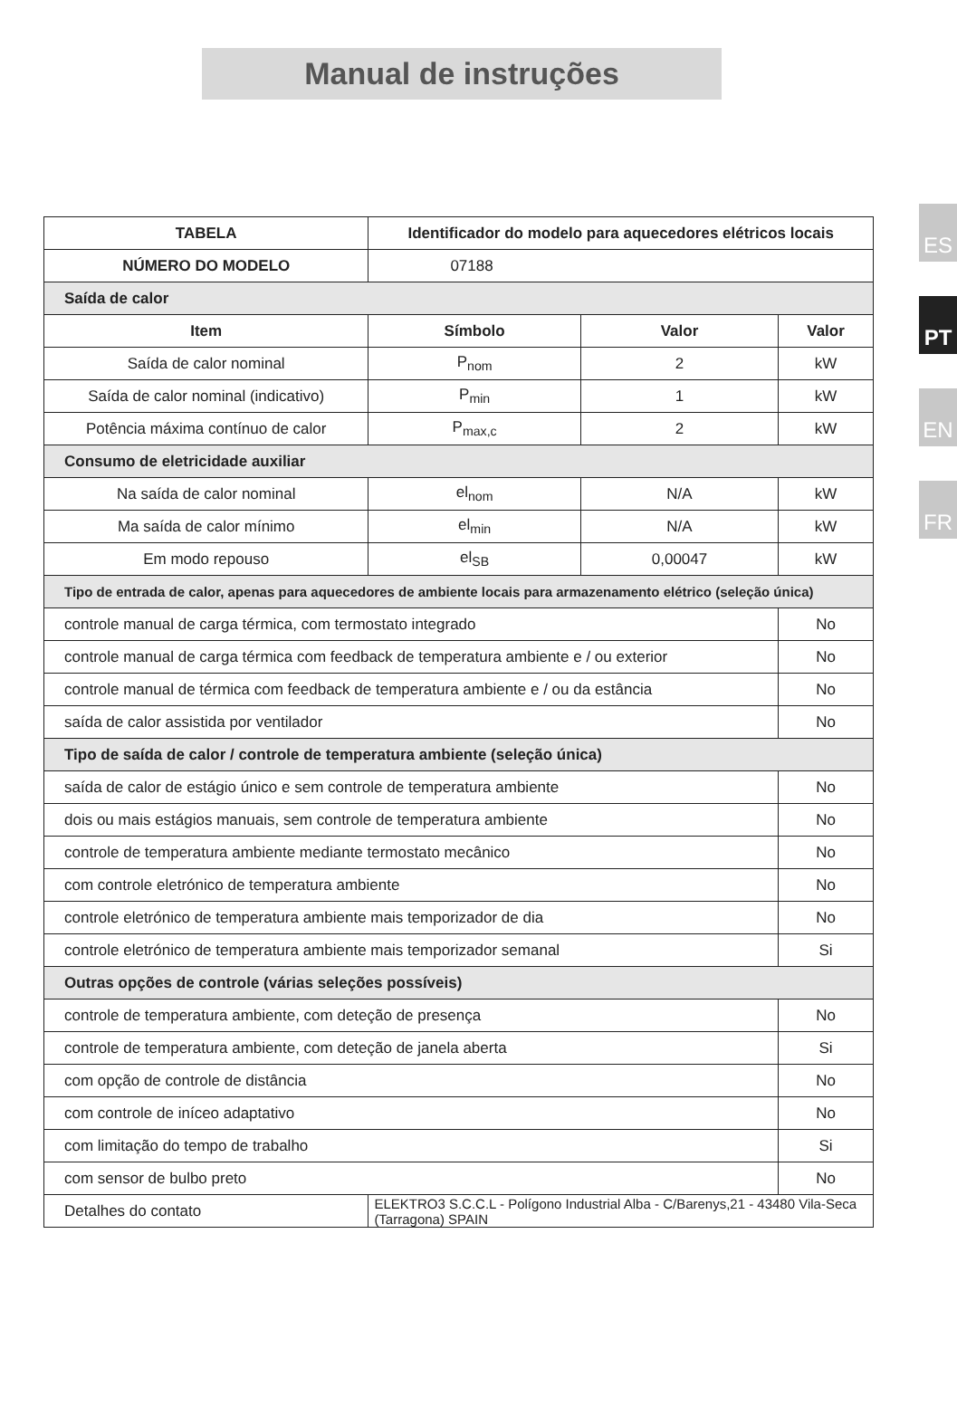Manual de instruções
ES
PT
EN
FR
| TABELA | | Identificador do modelo para aquecedores elétricos locais | | |
| --- | --- | --- | --- | --- |
| NÚMERO DO MODELO | | 07188 | | |
| Saída de calor | | | | |
| Item | | Símbolo | Valor | Valor |
| Saída de calor nominal | | P<sub>nom</sub> | 2 | kW |
| Saída de calor nominal (indicativo) | | P<sub>min</sub> | 1 | kW |
| Potência máxima contínuo de calor | | P<sub>max,c</sub> | 2 | kW |
| Consumo de eletricidade auxiliar | | | | |
| Na saída de calor nominal | | el<sub>nom</sub> | N/A | kW |
| Ma saída de calor mínimo | | el<sub>min</sub> | N/A | kW |
| Em modo repouso | | el<sub>SB</sub> | 0,00047 | kW |
| Tipo de entrada de calor, apenas para aquecedores de ambiente locais para armazenamento elétrico (seleção única) | | | | |
| controle manual de carga térmica, com termostato integrado | | | | No |
| controle manual de carga térmica com feedback de temperatura ambiente e / ou exterior | | | | No |
| controle manual de térmica com feedback de temperatura ambiente e / ou da estância | | | | No |
| saída de calor assistida por ventilador | | | | No |
| Tipo de saída de calor / controle de temperatura ambiente (seleção única) | | | | |
| saída de calor de estágio único e sem controle de temperatura ambiente | | | | No |
| dois ou mais estágios manuais, sem controle de temperatura ambiente | | | | No |
| controle de temperatura ambiente mediante termostato mecânico | | | | No |
| com controle eletrónico de temperatura ambiente | | | | No |
| controle eletrónico de temperatura ambiente mais temporizador de dia | | | | No |
| controle eletrónico de temperatura ambiente mais temporizador semanal | | | | Si |
| Outras opções de controle (várias seleções possíveis) | | | | |
| controle de temperatura ambiente, com deteção de presença | | | | No |
| controle de temperatura ambiente, com deteção de janela aberta | | | | Si |
| com opção de controle de distância | | | | No |
| com controle de iníceo adaptativo | | | | No |
| com limitação do tempo de trabalho | | | | Si |
| com sensor de bulbo preto | | | | No |
| Detalhes do contato | ELEKTRO3 S.C.C.L - Polígono Industrial Alba - C/Barenys,21 - 43480 Vila-Seca (Tarragona) SPAIN | | | |